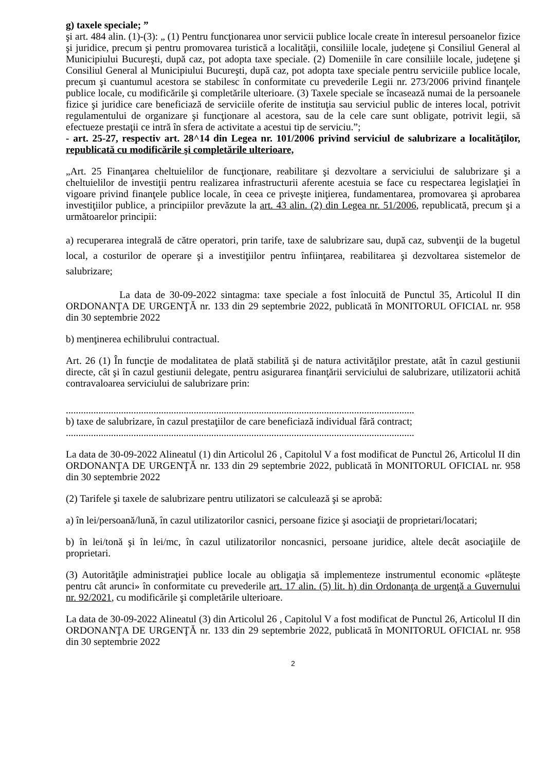g) taxele speciale; ”
şi art. 484 alin. (1)-(3): „ (1) Pentru funcţionarea unor servicii publice locale create în interesul persoanelor fizice şi juridice, precum şi pentru promovarea turistică a localităţii, consiliile locale, judeţene şi Consiliul General al Municipiului Bucureşti, după caz, pot adopta taxe speciale. (2) Domeniile în care consiliile locale, judeţene şi Consiliul General al Municipiului Bucureşti, după caz, pot adopta taxe speciale pentru serviciile publice locale, precum şi cuantumul acestora se stabilesc în conformitate cu prevederile Legii nr. 273/2006 privind finanţele publice locale, cu modificările şi completările ulterioare. (3) Taxele speciale se încasează numai de la persoanele fizice şi juridice care beneficiază de serviciile oferite de instituţia sau serviciul public de interes local, potrivit regulamentului de organizare şi funcţionare al acestora, sau de la cele care sunt obligate, potrivit legii, să efectueze prestaţii ce intră în sfera de activitate a acestui tip de serviciu.”;
- art. 25-27, respectiv art. 28^14 din Legea nr. 101/2006 privind serviciul de salubrizare a localităţilor, republicată cu modificările şi completările ulterioare,
„Art. 25 Finanţarea cheltuielilor de funcţionare, reabilitare şi dezvoltare a serviciului de salubrizare şi a cheltuielilor de investiţii pentru realizarea infrastructurii aferente acestuia se face cu respectarea legislaţiei în vigoare privind finanţele publice locale, în ceea ce priveşte iniţierea, fundamentarea, promovarea şi aprobarea investiţiilor publice, a principiilor prevăzute la art. 43 alin. (2) din Legea nr. 51/2006, republicată, precum şi a următoarelor principii:
a) recuperarea integrală de către operatori, prin tarife, taxe de salubrizare sau, după caz, subvenţii de la bugetul local, a costurilor de operare şi a investiţiilor pentru înfiinţarea, reabilitarea şi dezvoltarea sistemelor de salubrizare;
La data de 30-09-2022 sintagma: taxe speciale a fost înlocuită de Punctul 35, Articolul II din ORDONANŢA DE URGENŢĂ nr. 133 din 29 septembrie 2022, publicată în MONITORUL OFICIAL nr. 958 din 30 septembrie 2022
b) menţinerea echilibrului contractual.
Art. 26 (1) În funcţie de modalitatea de plată stabilită şi de natura activităţilor prestate, atât în cazul gestiunii directe, cât şi în cazul gestiunii delegate, pentru asigurarea finanţării serviciului de salubrizare, utilizatorii achită contravaloarea serviciului de salubrizare prin:
...........................................................................................................................................
b) taxe de salubrizare, în cazul prestaţiilor de care beneficiază individual fără contract;
...........................................................................................................................................
La data de 30-09-2022 Alineatul (1) din Articolul 26 , Capitolul V a fost modificat de Punctul 26, Articolul II din ORDONANŢA DE URGENŢĂ nr. 133 din 29 septembrie 2022, publicată în MONITORUL OFICIAL nr. 958 din 30 septembrie 2022
(2) Tarifele şi taxele de salubrizare pentru utilizatori se calculează şi se aprobă:
a) în lei/persoană/lună, în cazul utilizatorilor casnici, persoane fizice şi asociaţii de proprietari/locatari;
b) în lei/tonă şi în lei/mc, în cazul utilizatorilor noncasnici, persoane juridice, altele decât asociaţiile de proprietari.
(3) Autorităţile administraţiei publice locale au obligaţia să implementeze instrumentul economic «plăteşte pentru cât arunci» în conformitate cu prevederile art. 17 alin. (5) lit. h) din Ordonanţa de urgenţă a Guvernului nr. 92/2021, cu modificările şi completările ulterioare.
La data de 30-09-2022 Alineatul (3) din Articolul 26 , Capitolul V a fost modificat de Punctul 26, Articolul II din ORDONANŢA DE URGENŢĂ nr. 133 din 29 septembrie 2022, publicată în MONITORUL OFICIAL nr. 958 din 30 septembrie 2022
2